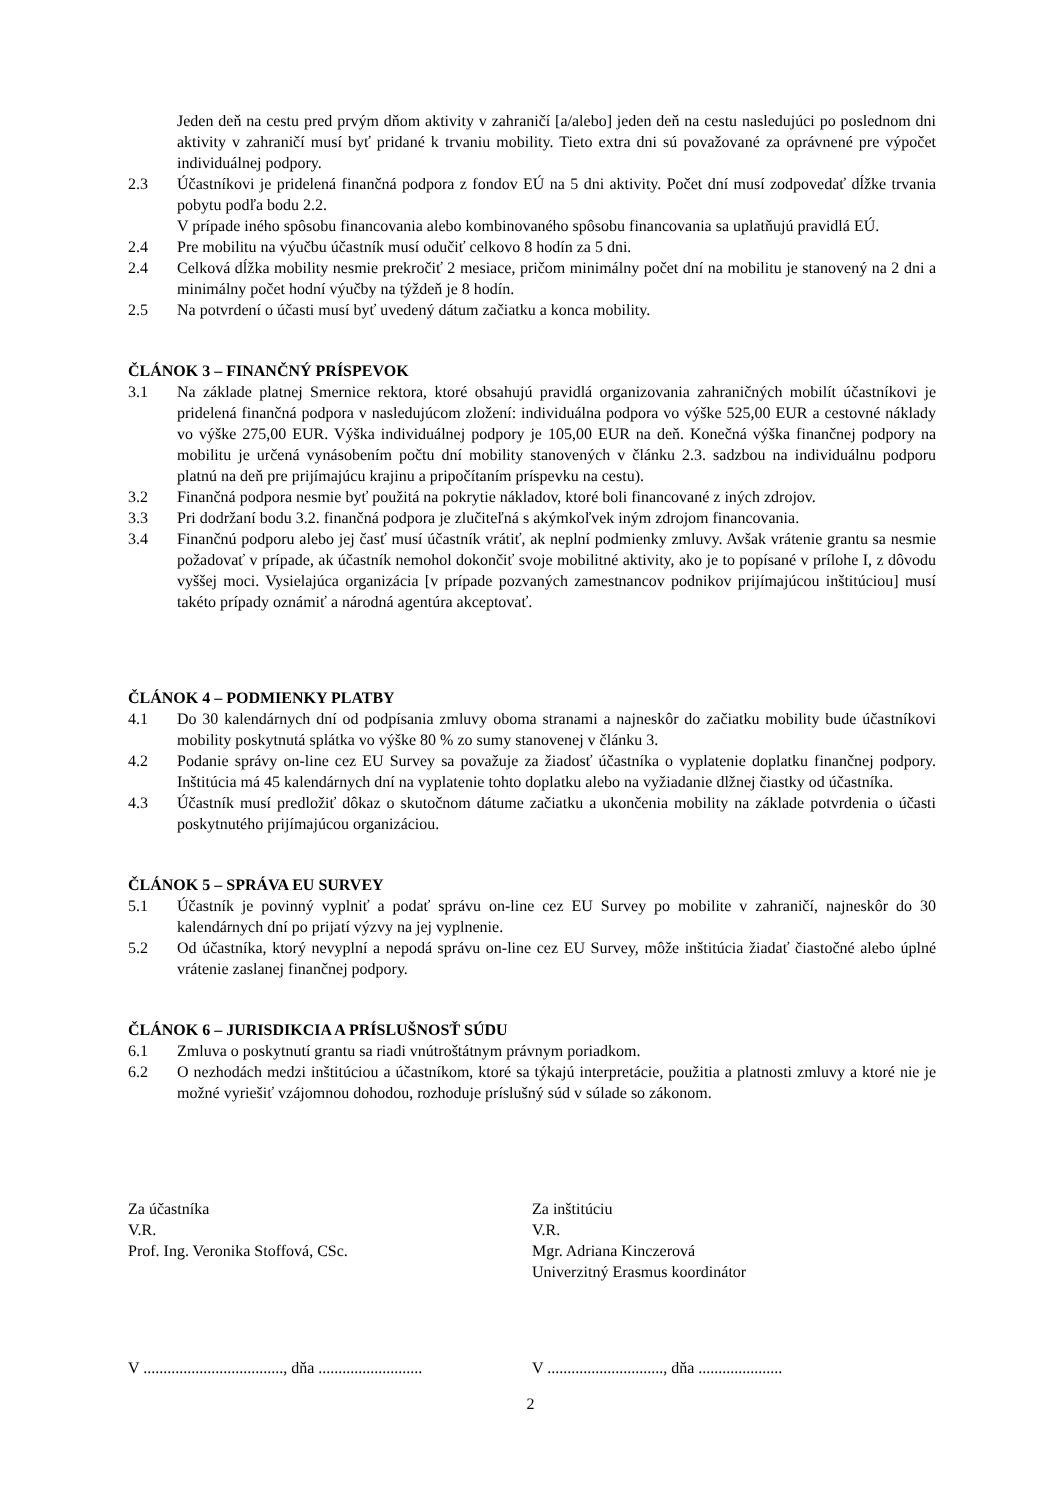Jeden deň na cestu pred prvým dňom aktivity v zahraničí [a/alebo] jeden deň na cestu nasledujúci po poslednom dni aktivity v zahraničí musí byť pridané k trvaniu mobility. Tieto extra dni sú považované za oprávnené pre výpočet individuálnej podpory.
2.3 Účastníkovi je pridelená finančná podpora z fondov EÚ na 5 dni aktivity. Počet dní musí zodpovedať dĺžke trvania pobytu podľa bodu 2.2.
V prípade iného spôsobu financovania alebo kombinovaného spôsobu financovania sa uplatňujú pravidlá EÚ.
2.4 Pre mobilitu na výučbu účastník musí odučiť celkovo 8 hodín za 5 dni.
2.4 Celková dĺžka mobility nesmie prekročiť 2 mesiace, pričom minimálny počet dní na mobilitu je stanovený na 2 dni a minimálny počet hodní výučby na týždeň je 8 hodín.
2.5 Na potvrdení o účasti musí byť uvedený dátum začiatku a konca mobility.
ČLÁNOK 3 – FINANČNÝ PRÍSPEVOK
3.1 Na základe platnej Smernice rektora, ktoré obsahujú pravidlá organizovania zahraničných mobilít účastníkovi je pridelená finančná podpora v nasledujúcom zložení: individuálna podpora vo výške 525,00 EUR a cestovné náklady vo výške 275,00 EUR. Výška individuálnej podpory je 105,00 EUR na deň. Konečná výška finančnej podpory na mobilitu je určená vynásobením počtu dní mobility stanovených v článku 2.3. sadzbou na individuálnu podporu platnú na deň pre prijímajúcu krajinu a pripočítaním príspevku na cestu).
3.2 Finančná podpora nesmie byť použitá na pokrytie nákladov, ktoré boli financované z iných zdrojov.
3.3 Pri dodržaní bodu 3.2. finančná podpora je zlučiteľná s akýmkoľvek iným zdrojom financovania.
3.4 Finančnú podporu alebo jej časť musí účastník vrátiť, ak neplní podmienky zmluvy. Avšak vrátenie grantu sa nesmie požadovať v prípade, ak účastník nemohol dokončiť svoje mobilitné aktivity, ako je to popísané v prílohe I, z dôvodu vyššej moci. Vysielajúca organizácia [v prípade pozvaných zamestnancov podnikov prijímajúcou inštitúciou] musí takéto prípady oznámiť a národná agentúra akceptovať.
ČLÁNOK 4 – PODMIENKY PLATBY
4.1 Do 30 kalendárnych dní od podpísania zmluvy oboma stranami a najneskôr do začiatku mobility bude účastníkovi mobility poskytnutá splátka vo výške 80 % zo sumy stanovenej v článku 3.
4.2 Podanie správy on-line cez EU Survey sa považuje za žiadosť účastníka o vyplatenie doplatku finančnej podpory. Inštitúcia má 45 kalendárnych dní na vyplatenie tohto doplatku alebo na vyžiadanie dlžnej čiastky od účastníka.
4.3 Účastník musí predložiť dôkaz o skutočnom dátume začiatku a ukončenia mobility na základe potvrdenia o účasti poskytnutého prijímajúcou organizáciou.
ČLÁNOK 5 – SPRÁVA EU SURVEY
5.1 Účastník je povinný vyplniť a podať správu on-line cez EU Survey po mobilite v zahraničí, najneskôr do 30 kalendárnych dní po prijatí výzvy na jej vyplnenie.
5.2 Od účastníka, ktorý nevyplní a nepodá správu on-line cez EU Survey, môže inštitúcia žiadať čiastočné alebo úplné vrátenie zaslanej finančnej podpory.
ČLÁNOK 6 – JURISDIKCIA A PRÍSLUŠNOSŤ SÚDU
6.1 Zmluva o poskytnutí grantu sa riadi vnútroštátnym právnym poriadkom.
6.2 O nezhodách medzi inštitúciou a účastníkom, ktoré sa týkajú interpretácie, použitia a platnosti zmluvy a ktoré nie je možné vyriešiť vzájomnou dohodou, rozhoduje príslušný súd v súlade so zákonom.
Za účastníka
V.R.
Prof. Ing. Veronika Stoffová, CSc.
Za inštitúciu
V.R.
Mgr. Adriana Kinczerová
Univerzitný Erasmus koordinátor
V ..................................., dňa ..........................
V ............................., dňa .....................
2